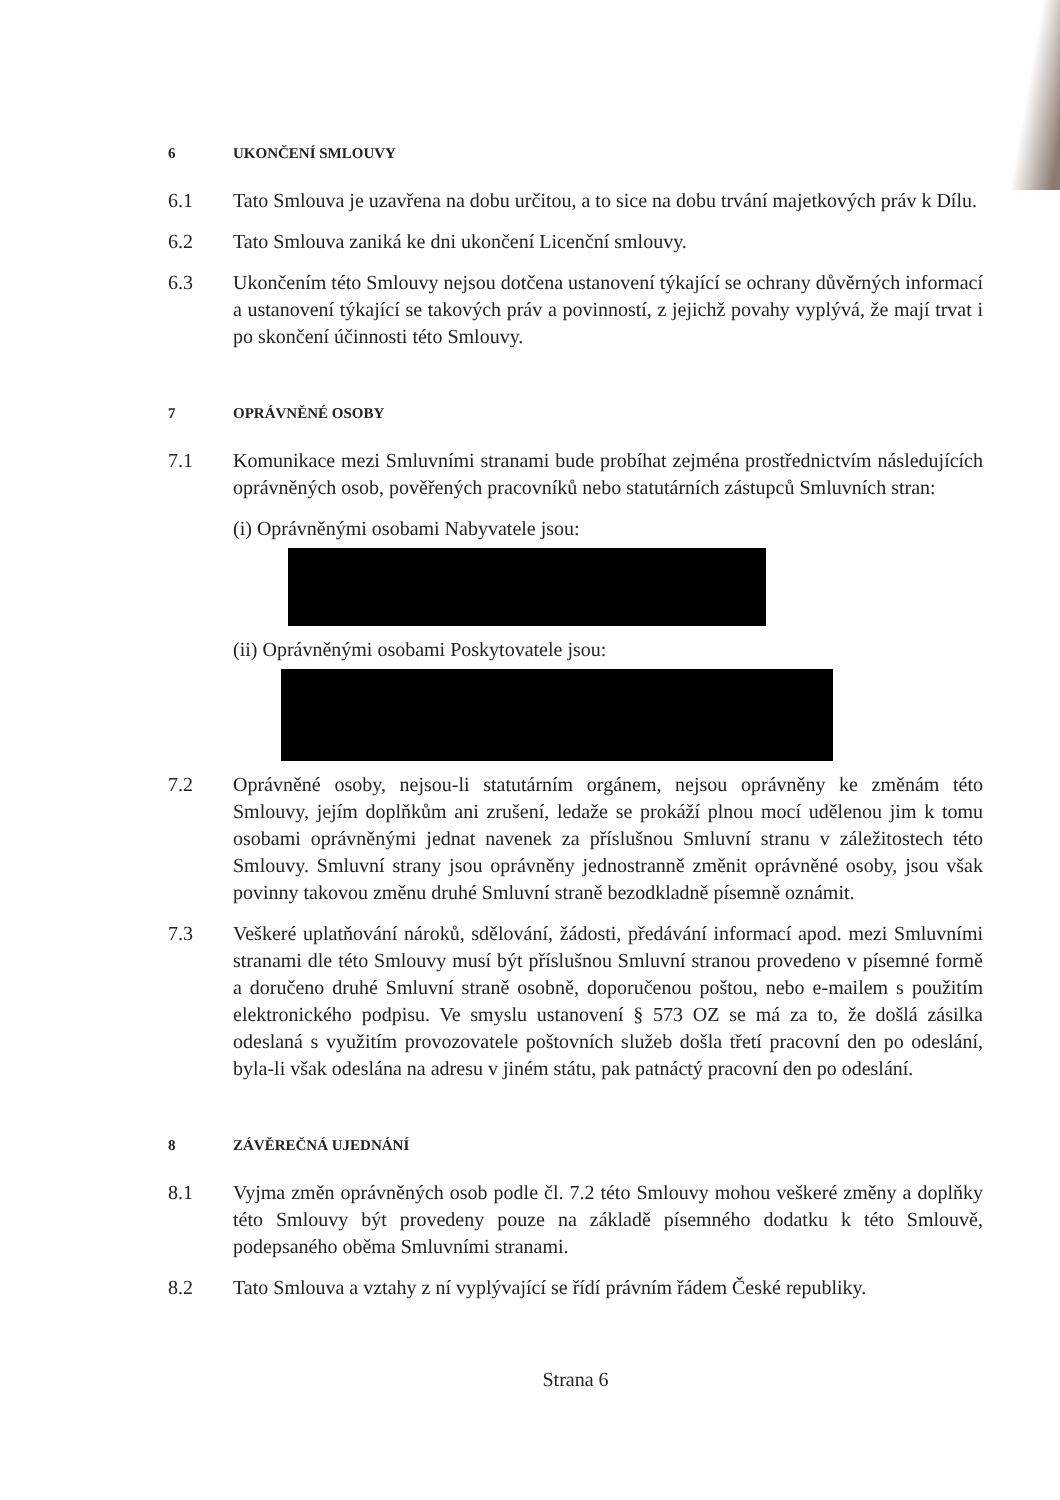6 UKONČENÍ SMLOUVY
6.1 Tato Smlouva je uzavřena na dobu určitou, a to sice na dobu trvání majetkových práv k Dílu.
6.2 Tato Smlouva zaniká ke dni ukončení Licenční smlouvy.
6.3 Ukončením této Smlouvy nejsou dotčena ustanovení týkající se ochrany důvěrných informací a ustanovení týkající se takových práv a povinností, z jejichž povahy vyplývá, že mají trvat i po skončení účinnosti této Smlouvy.
7 OPRÁVNĚNÉ OSOBY
7.1 Komunikace mezi Smluvními stranami bude probíhat zejména prostřednictvím následujících oprávněných osob, pověřených pracovníků nebo statutárních zástupců Smluvních stran:
(i) Oprávněnými osobami Nabyvatele jsou:
(ii) Oprávněnými osobami Poskytovatele jsou:
7.2 Oprávněné osoby, nejsou-li statutárním orgánem, nejsou oprávněny ke změnám této Smlouvy, jejím doplňkům ani zrušení, ledaže se prokáží plnou mocí udělenou jim k tomu osobami oprávněnými jednat navenek za příslušnou Smluvní stranu v záležitostech této Smlouvy. Smluvní strany jsou oprávněny jednostranně změnit oprávněné osoby, jsou však povinny takovou změnu druhé Smluvní straně bezodkladně písemně oznámit.
7.3 Veškeré uplatňování nároků, sdělování, žádosti, předávání informací apod. mezi Smluvními stranami dle této Smlouvy musí být příslušnou Smluvní stranou provedeno v písemné formě a doručeno druhé Smluvní straně osobně, doporučenou poštou, nebo e-mailem s použitím elektronického podpisu. Ve smyslu ustanovení § 573 OZ se má za to, že došlá zásilka odeslaná s využitím provozovatele poštovních služeb došla třetí pracovní den po odeslání, byla-li však odeslána na adresu v jiném státu, pak patnáctý pracovní den po odeslání.
8 ZÁVĚREČNÁ UJEDNÁNÍ
8.1 Vyjma změn oprávněných osob podle čl. 7.2 této Smlouvy mohou veškeré změny a doplňky této Smlouvy být provedeny pouze na základě písemného dodatku k této Smlouvě, podepsaného oběma Smluvními stranami.
8.2 Tato Smlouva a vztahy z ní vyplývající se řídí právním řádem České republiky.
Strana 6